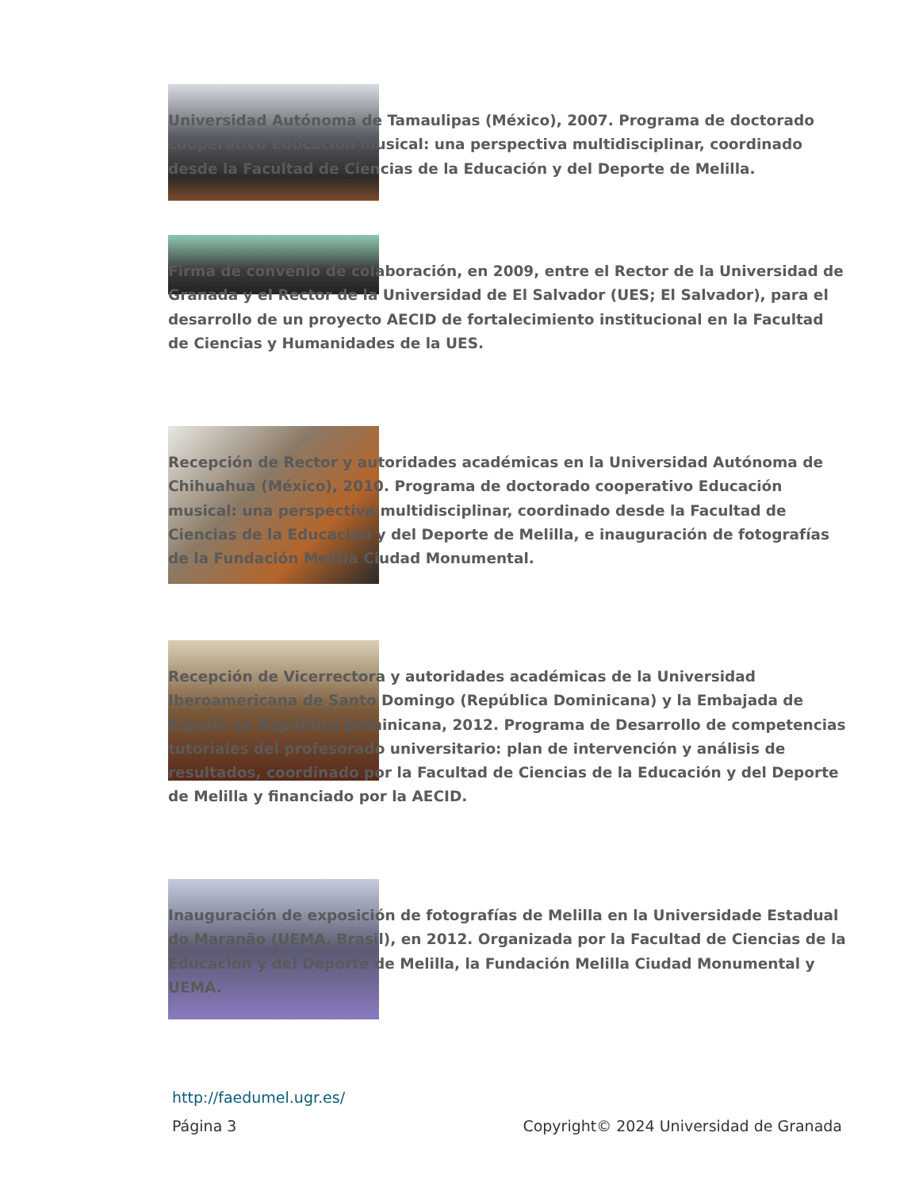Universidad Autónoma de Tamaulipas (México), 2007. Programa de doctorado cooperativo Educación musical: una perspectiva multidisciplinar, coordinado desde la Facultad de Ciencias de la Educación y del Deporte de Melilla.
Firma de convenio de colaboración, en 2009, entre el Rector de la Universidad de Granada y el Rector de la Universidad de El Salvador (UES; El Salvador), para el desarrollo de un proyecto AECID de fortalecimiento institucional en la Facultad de Ciencias y Humanidades de la UES.
Recepción de Rector y autoridades académicas en la Universidad Autónoma de Chihuahua (México), 2010. Programa de doctorado cooperativo Educación musical: una perspectiva multidisciplinar, coordinado desde la Facultad de Ciencias de la Educación y del Deporte de Melilla, e inauguración de fotografías de la Fundación Melilla Ciudad Monumental.
Recepción de Vicerrectora y autoridades académicas de la Universidad Iberoamericana de Santo Domingo (República Dominicana) y la Embajada de España en República Dominicana, 2012. Programa de Desarrollo de competencias tutoriales del profesorado universitario: plan de intervención y análisis de resultados, coordinado por la Facultad de Ciencias de la Educación y del Deporte de Melilla y financiado por la AECID.
Inauguración de exposición de fotografías de Melilla en la Universidade Estadual do Maranão (UEMA, Brasil), en 2012. Organizada por la Facultad de Ciencias de la Educación y del Deporte de Melilla, la Fundación Melilla Ciudad Monumental y UEMA.
http://faedumel.ugr.es/
Página 3 Copyright© 2024 Universidad de Granada